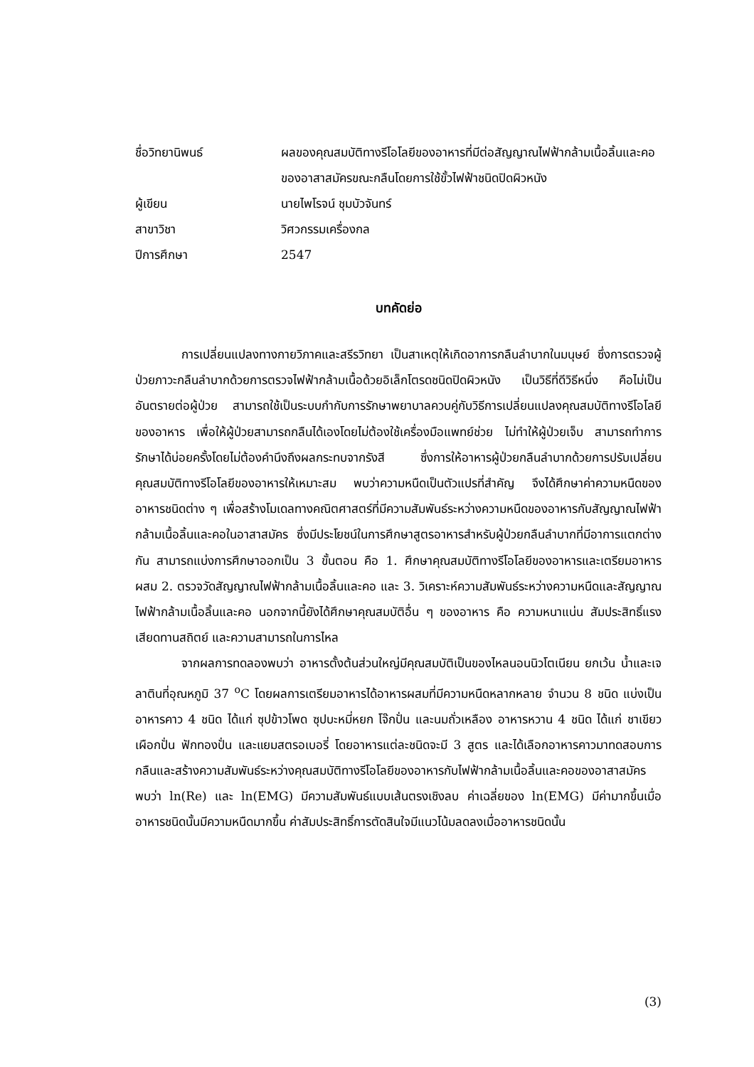ชื่อวิทยานิพนธ์ ผลของคุณสมบัติทางรีโอโลยีของอาหารที่มีต่อสัญญาณไฟฟ้ากล้ามเนื้อลิ้นและคอของอาสาสมัครขณะกลืนโดยการใช้ขั้วไฟฟ้าชนิดปิดผิวหนัง
ผู้เขียน นายไพโรจน์ ชุมบัวจันทร์
สาขาวิชา วิศวกรรมเครื่องกล
ปีการศึกษา 2547
บทคัดย่อ
การเปลี่ยนแปลงทางกายวิภาคและสรีรวิทยา เป็นสาเหตุให้เกิดอาการกลืนลำบากในมนุษย์ ซึ่งการตรวจผู้ป่วยภาวะกลืนลำบากด้วยการตรวจไฟฟ้ากล้ามเนื้อด้วยอิเล็กโตรดชนิดปิดผิวหนัง เป็นวิธีที่ดีวิธีหนึ่ง คือไม่เป็นอันตรายต่อผู้ป่วย สามารถใช้เป็นระบบกำกับการรักษาพยาบาลควบคู่กับวิธีการเปลี่ยนแปลงคุณสมบัติทางรีโอโลยีของอาหาร เพื่อให้ผู้ป่วยสามารถกลืนได้เองโดยไม่ต้องใช้เครื่องมือแพทย์ช่วย ไม่ทำให้ผู้ป่วยเจ็บ สามารถทำการรักษาได้บ่อยครั้งโดยไม่ต้องคำนึงถึงผลกระทบจากรังสี ซึ่งการให้อาหารผู้ป่วยกลืนลำบากด้วยการปรับเปลี่ยนคุณสมบัติทางรีโอโลยีของอาหารให้เหมาะสม พบว่าความหนืดเป็นตัวแปรที่สำคัญ จึงได้ศึกษาค่าความหนืดของอาหารชนิดต่าง ๆ เพื่อสร้างโมเดลทางคณิตศาสตร์ที่มีความสัมพันธ์ระหว่างความหนืดของอาหารกับสัญญาณไฟฟ้ากล้ามเนื้อลิ้นและคอในอาสาสมัคร ซึ่งมีประโยชน์ในการศึกษาสูตรอาหารสำหรับผู้ป่วยกลืนลำบากที่มีอาการแตกต่างกัน สามารถแบ่งการศึกษาออกเป็น 3 ขั้นตอน คือ 1. ศึกษาคุณสมบัติทางรีโอโลยีของอาหารและเตรียมอาหารผสม 2. ตรวจวัดสัญญาณไฟฟ้ากล้ามเนื้อลิ้นและคอ และ 3. วิเคราะห์ความสัมพันธ์ระหว่างความหนืดและสัญญาณไฟฟ้ากล้ามเนื้อลิ้นและคอ นอกจากนี้ยังได้ศึกษาคุณสมบัติอื่น ๆ ของอาหาร คือ ความหนาแน่น สัมประสิทธิ์แรงเสียดทานสถิตย์ และความสามารถในการไหล
จากผลการทดลองพบว่า อาหารตั้งต้นส่วนใหญ่มีคุณสมบัติเป็นของไหลนอนนิวโตเนียน ยกเว้น น้ำและเจลาตินที่อุณหภูมิ 37 <sup>o</sup>C โดยผลการเตรียมอาหารได้อาหารผสมที่มีความหนืดหลากหลาย จำนวน 8 ชนิด แบ่งเป็นอาหารคาว 4 ชนิด ได้แก่ ซุปข้าวโพด ซุปบะหมี่หยก โจ๊กปั่น และนมถั่วเหลือง อาหารหวาน 4 ชนิด ได้แก่ ชาเขียว เผือกปั่น ฟักทองปั่น และแยมสตรอเบอรี่ โดยอาหารแต่ละชนิดจะมี 3 สูตร และได้เลือกอาหารคาวมาทดสอบการกลืนและสร้างความสัมพันธ์ระหว่างคุณสมบัติทางรีโอโลยีของอาหารกับไฟฟ้ากล้ามเนื้อลิ้นและคอของอาสาสมัคร พบว่า ln(Re) และ ln(EMG) มีความสัมพันธ์แบบเส้นตรงเชิงลบ ค่าเฉลี่ยของ ln(EMG) มีค่ามากขึ้นเมื่ออาหารชนิดนั้นมีความหนืดมากขึ้น ค่าสัมประสิทธิ์การตัดสินใจมีแนวโน้มลดลงเมื่ออาหารชนิดนั้น
(3)